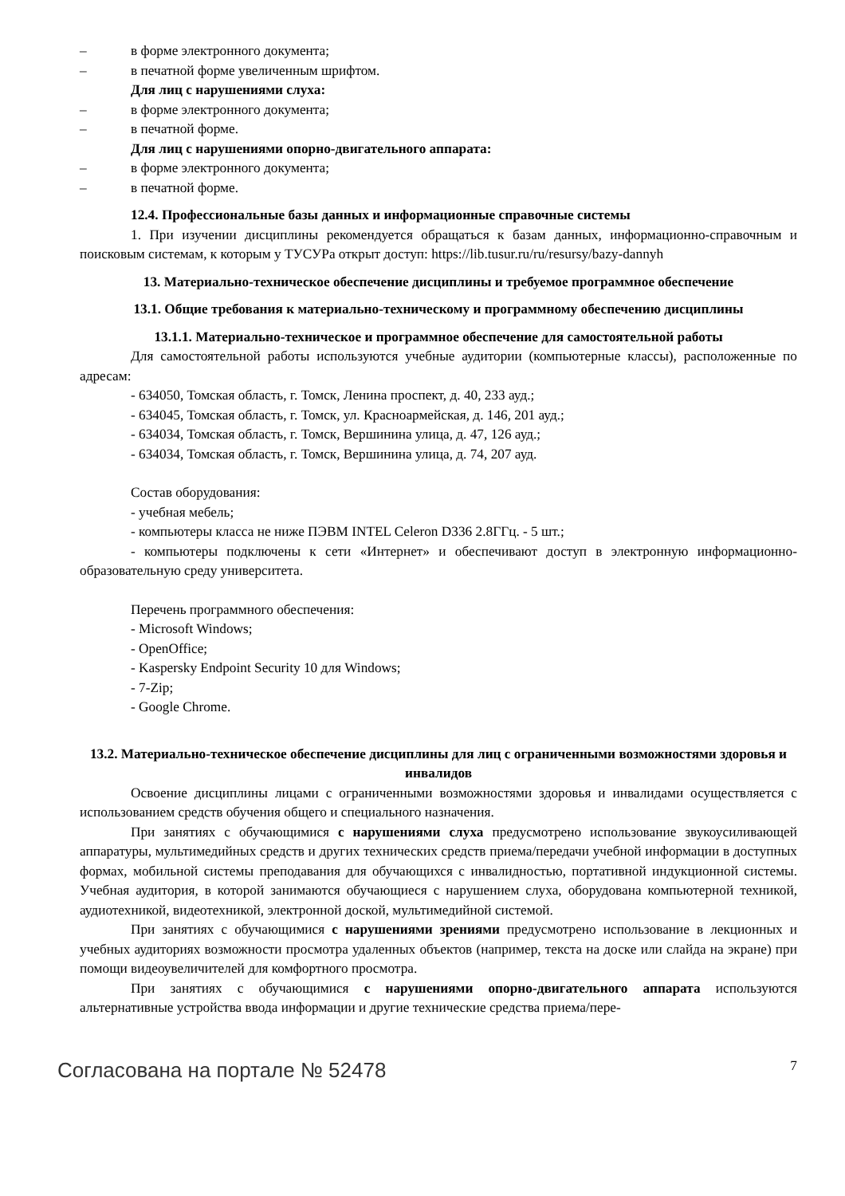– в форме электронного документа;
– в печатной форме увеличенным шрифтом.
Для лиц с нарушениями слуха:
– в форме электронного документа;
– в печатной форме.
Для лиц с нарушениями опорно-двигательного аппарата:
– в форме электронного документа;
– в печатной форме.
12.4. Профессиональные базы данных и информационные справочные системы
1. При изучении дисциплины рекомендуется обращаться к базам данных, информационно-справочным и поисковым системам, к которым у ТУСУРа открыт доступ: https://lib.tusur.ru/ru/resursy/bazy-dannyh
13. Материально-техническое обеспечение дисциплины и требуемое программное обеспечение
13.1. Общие требования к материально-техническому и программному обеспечению дисциплины
13.1.1. Материально-техническое и программное обеспечение для самостоятельной работы
Для самостоятельной работы используются учебные аудитории (компьютерные классы), расположенные по адресам:
- 634050, Томская область, г. Томск, Ленина проспект, д. 40, 233 ауд.;
- 634045, Томская область, г. Томск, ул. Красноармейская, д. 146, 201 ауд.;
- 634034, Томская область, г. Томск, Вершинина улица, д. 47, 126 ауд.;
- 634034, Томская область, г. Томск, Вершинина улица, д. 74, 207 ауд.
Состав оборудования:
- учебная мебель;
- компьютеры класса не ниже ПЭВМ INTEL Celeron D336 2.8ГГц. - 5 шт.;
- компьютеры подключены к сети «Интернет» и обеспечивают доступ в электронную информационно-образовательную среду университета.
Перечень программного обеспечения:
- Microsoft Windows;
- OpenOffice;
- Kaspersky Endpoint Security 10 для Windows;
- 7-Zip;
- Google Chrome.
13.2. Материально-техническое обеспечение дисциплины для лиц с ограниченными возможностями здоровья и инвалидов
Освоение дисциплины лицами с ограниченными возможностями здоровья и инвалидами осуществляется с использованием средств обучения общего и специального назначения.
При занятиях с обучающимися с нарушениями слуха предусмотрено использование звукоусиливающей аппаратуры, мультимедийных средств и других технических средств приема/передачи учебной информации в доступных формах, мобильной системы преподавания для обучающихся с инвалидностью, портативной индукционной системы. Учебная аудитория, в которой занимаются обучающиеся с нарушением слуха, оборудована компьютерной техникой, аудиотехникой, видеотехникой, электронной доской, мультимедийной системой.
При занятиях с обучающимися с нарушениями зрениями предусмотрено использование в лекционных и учебных аудиториях возможности просмотра удаленных объектов (например, текста на доске или слайда на экране) при помощи видеоувеличителей для комфортного просмотра.
При занятиях с обучающимися с нарушениями опорно-двигательного аппарата используются альтернативные устройства ввода информации и другие технические средства приема/пере-
Согласована на портале № 52478 7